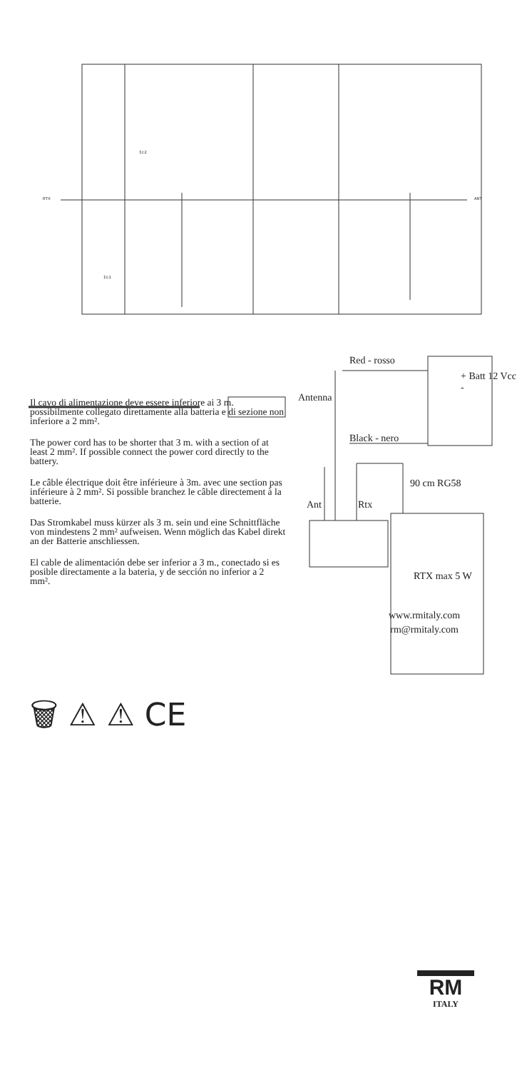RTX
ANT
Ic2
Ic1
Red - rosso
Black - nero
+ Batt 12 Vcc -
Antenna
Ant Rtx
90 cm RG58
RTX max 5 W
Il cavo di alimentazione deve essere inferiore ai 3 m. possibilmente collegato direttamente alla batteria e di sezione non inferiore a 2 mm².
The power cord has to be shorter that 3 m. with a section of at least 2 mm². If possible connect the power cord directly to the battery.
Le câble électrique doit être inférieure à 3m. avec une section pas inférieure à 2 mm². Si possible branchez le câble directement à la batterie.
Das Stromkabel muss kürzer als 3 m. sein und eine Schnittfläche von mindestens 2 mm² aufweisen. Wenn möglich das Kabel direkt an der Batterie anschliessen.
El cable de alimentación debe ser inferior a 3 m., conectado si es posible directamente a la bateria, y de sección no inferior a 2 mm².
www.rmitaly.com
rm@rmitaly.com
🗑 ⚠ ⚠ CE
RM
ITALY